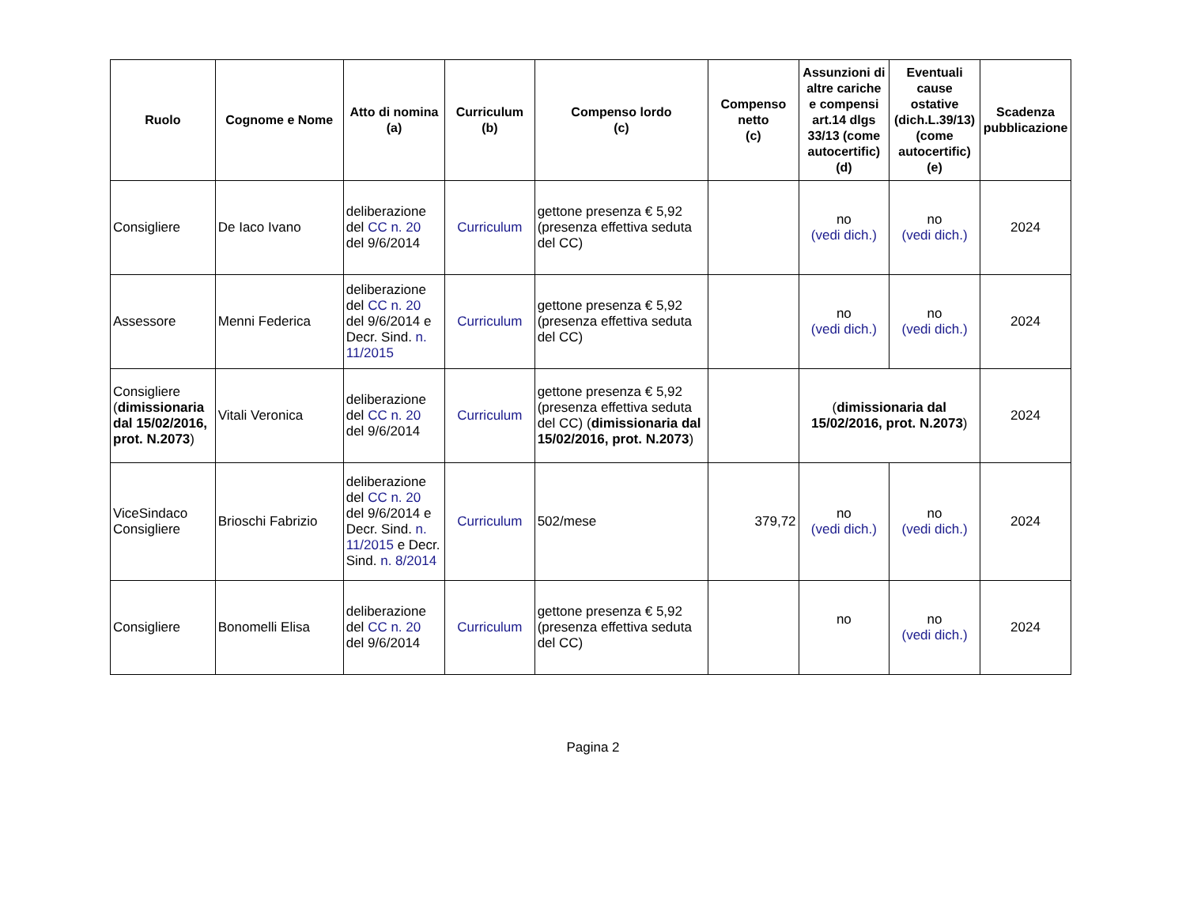| Ruolo | Cognome e Nome | Atto di nomina (a) | Curriculum (b) | Compenso lordo (c) | Compenso netto (c) | Assunzioni di altre cariche e compensi art.14 dlgs 33/13 (come autocertific) (d) | Eventuali cause ostative (dich.L.39/13) (come autocertific) (e) | Scadenza pubblicazione |
| --- | --- | --- | --- | --- | --- | --- | --- | --- |
| Consigliere | De Iaco Ivano | deliberazione del CC n. 20 del 9/6/2014 | Curriculum | gettone presenza € 5,92 (presenza effettiva seduta del CC) | | no (vedi dich.) | no (vedi dich.) | 2024 |
| Assessore | Menni Federica | deliberazione del CC n. 20 del 9/6/2014 e Decr. Sind. n. 11/2015 | Curriculum | gettone presenza € 5,92 (presenza effettiva seduta del CC) | | no (vedi dich.) | no (vedi dich.) | 2024 |
| Consigliere ( dimissionaria dal 15/02/2016, prot. N.2073 ) | Vitali Veronica | deliberazione del CC n. 20 del 9/6/2014 | Curriculum | gettone presenza € 5,92 (presenza effettiva seduta del CC) ( dimissionaria dal 15/02/2016, prot. N.2073 ) | | ( dimissionaria dal 15/02/2016, prot. N.2073 ) | | 2024 |
| ViceSindaco Consigliere | Brioschi Fabrizio | deliberazione del CC n. 20 del 9/6/2014 e Decr. Sind. n. 11/2015 e Decr. Sind. n. 8/2014 | Curriculum | 502/mese | 379,72 | no (vedi dich.) | no (vedi dich.) | 2024 |
| Consigliere | Bonomelli Elisa | deliberazione del CC n. 20 del 9/6/2014 | Curriculum | gettone presenza € 5,92 (presenza effettiva seduta del CC) | | no | no (vedi dich.) | 2024 |
Pagina 2